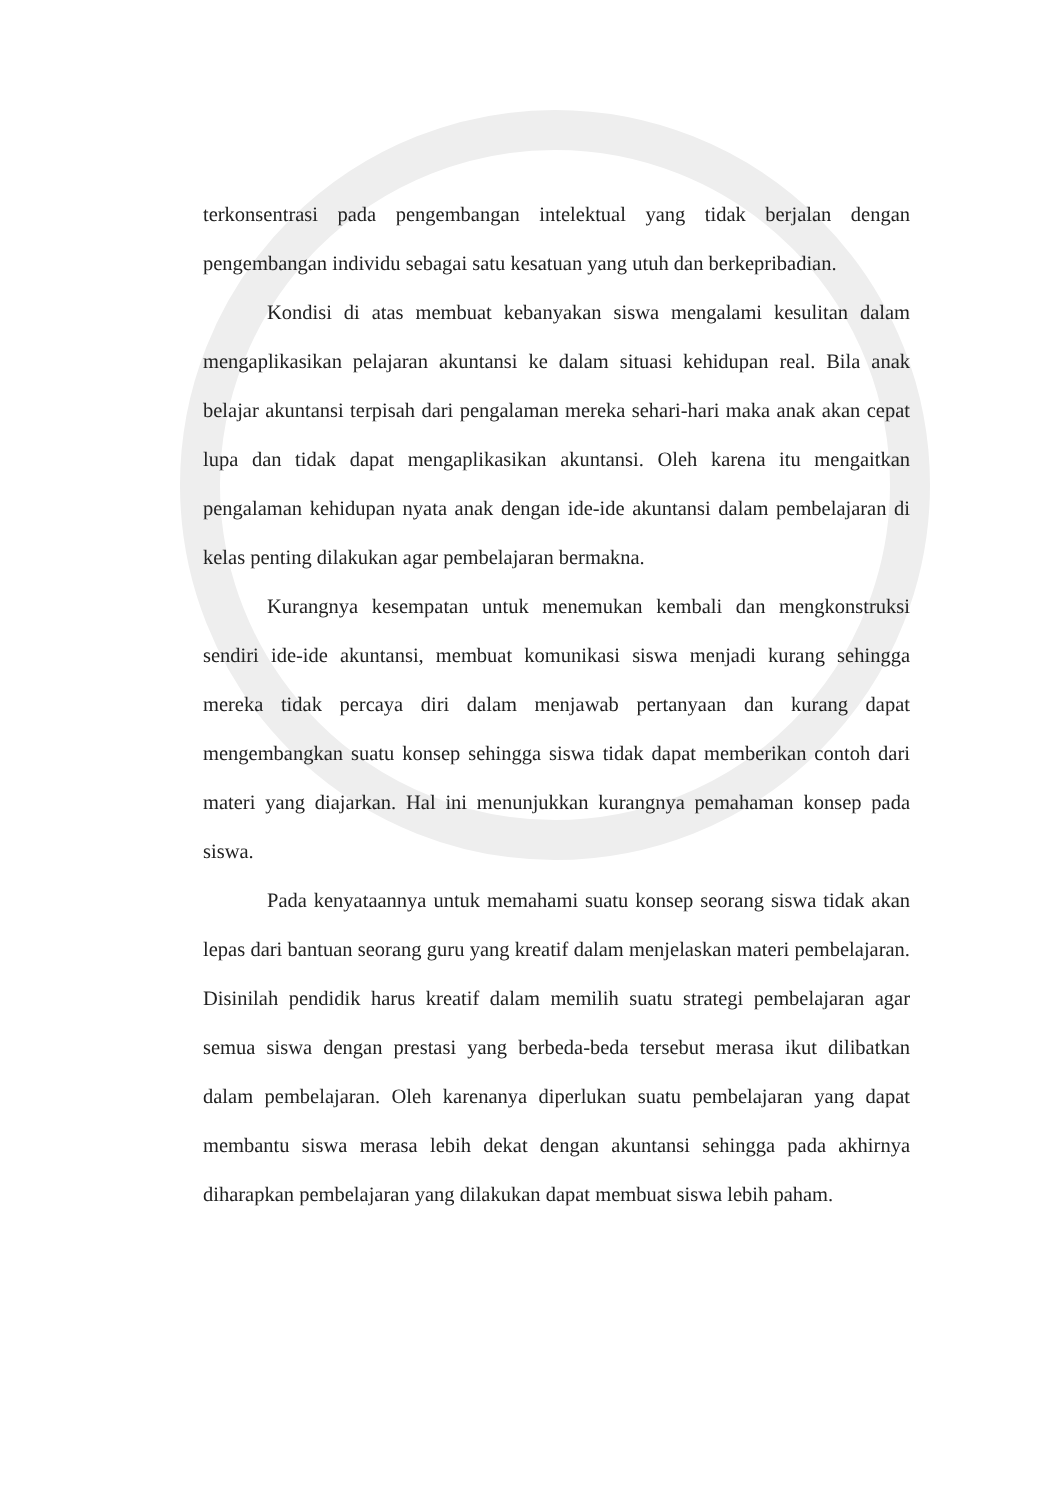terkonsentrasi pada pengembangan intelektual yang tidak berjalan dengan pengembangan individu sebagai satu kesatuan yang utuh dan berkepribadian.
Kondisi di atas membuat kebanyakan siswa mengalami kesulitan dalam mengaplikasikan pelajaran akuntansi ke dalam situasi kehidupan real. Bila anak belajar akuntansi terpisah dari pengalaman mereka sehari-hari maka anak akan cepat lupa dan tidak dapat mengaplikasikan akuntansi. Oleh karena itu mengaitkan pengalaman kehidupan nyata anak dengan ide-ide akuntansi dalam pembelajaran di kelas penting dilakukan agar pembelajaran bermakna.
Kurangnya kesempatan untuk menemukan kembali dan mengkonstruksi sendiri ide-ide akuntansi, membuat komunikasi siswa menjadi kurang sehingga mereka tidak percaya diri dalam menjawab pertanyaan dan kurang dapat mengembangkan suatu konsep sehingga siswa tidak dapat memberikan contoh dari materi yang diajarkan. Hal ini menunjukkan kurangnya pemahaman konsep pada siswa.
Pada kenyataannya untuk memahami suatu konsep seorang siswa tidak akan lepas dari bantuan seorang guru yang kreatif dalam menjelaskan materi pembelajaran. Disinilah pendidik harus kreatif dalam memilih suatu strategi pembelajaran agar semua siswa dengan prestasi yang berbeda-beda tersebut merasa ikut dilibatkan dalam pembelajaran. Oleh karenanya diperlukan suatu pembelajaran yang dapat membantu siswa merasa lebih dekat dengan akuntansi sehingga pada akhirnya diharapkan pembelajaran yang dilakukan dapat membuat siswa lebih paham.